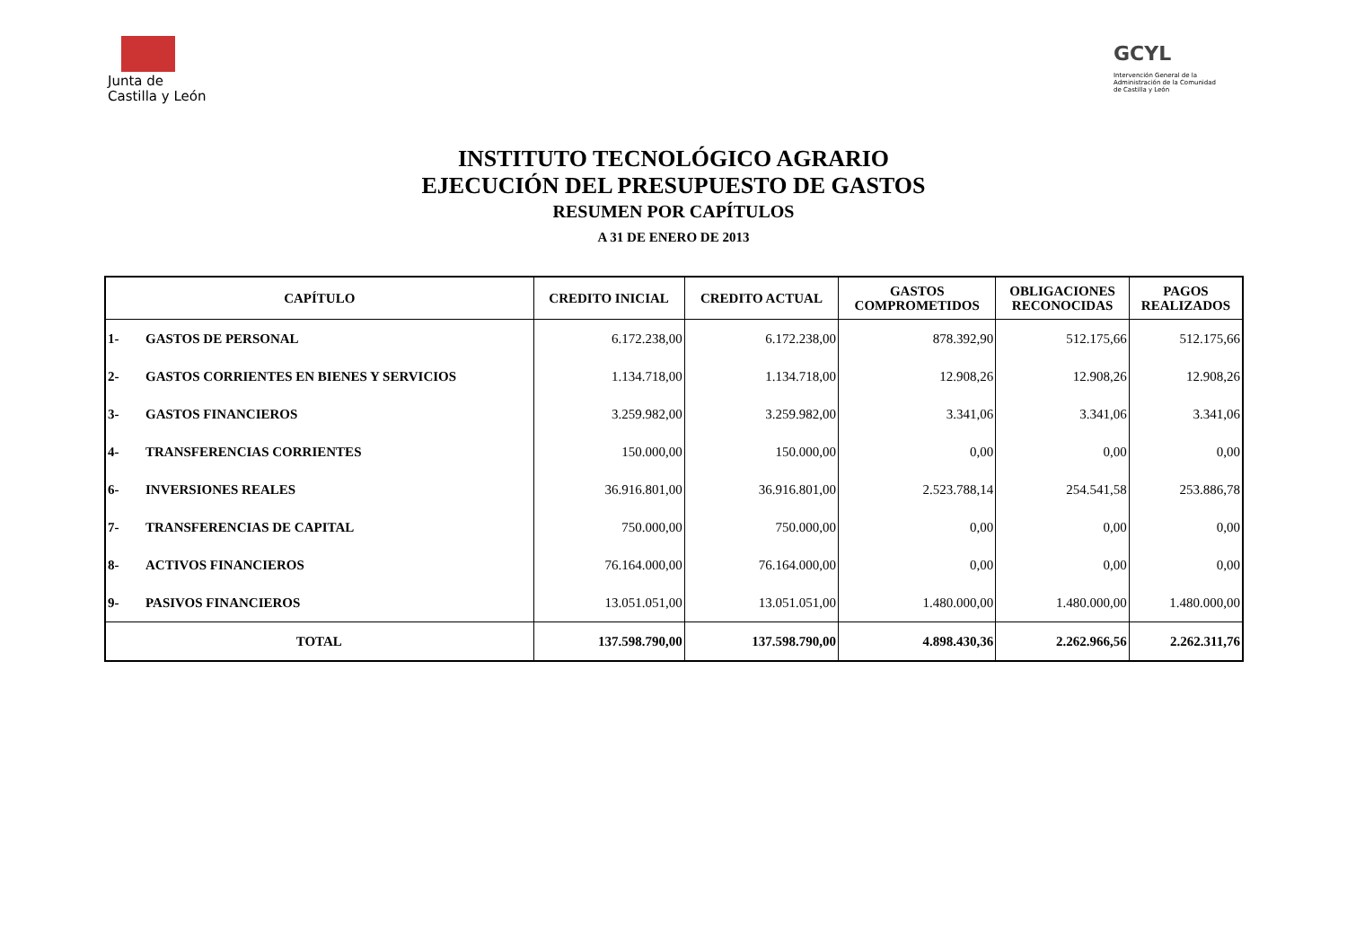Junta de
Castilla y León
GCYL
Intervención General de la Administración de la Comunidad de Castilla y León
INSTITUTO TECNOLÓGICO AGRARIO
EJECUCIÓN DEL PRESUPUESTO DE GASTOS
RESUMEN POR CAPÍTULOS
A 31 DE ENERO DE 2013
| CAPÍTULO | | CREDITO INICIAL | CREDITO ACTUAL | GASTOS COMPROMETIDOS | OBLIGACIONES RECONOCIDAS | PAGOS REALIZADOS |
| --- | --- | --- | --- | --- | --- | --- |
| 1- | GASTOS DE PERSONAL | 6.172.238,00 | 6.172.238,00 | 878.392,90 | 512.175,66 | 512.175,66 |
| 2- | GASTOS CORRIENTES EN BIENES Y SERVICIOS | 1.134.718,00 | 1.134.718,00 | 12.908,26 | 12.908,26 | 12.908,26 |
| 3- | GASTOS FINANCIEROS | 3.259.982,00 | 3.259.982,00 | 3.341,06 | 3.341,06 | 3.341,06 |
| 4- | TRANSFERENCIAS CORRIENTES | 150.000,00 | 150.000,00 | 0,00 | 0,00 | 0,00 |
| 6- | INVERSIONES REALES | 36.916.801,00 | 36.916.801,00 | 2.523.788,14 | 254.541,58 | 253.886,78 |
| 7- | TRANSFERENCIAS DE CAPITAL | 750.000,00 | 750.000,00 | 0,00 | 0,00 | 0,00 |
| 8- | ACTIVOS FINANCIEROS | 76.164.000,00 | 76.164.000,00 | 0,00 | 0,00 | 0,00 |
| 9- | PASIVOS FINANCIEROS | 13.051.051,00 | 13.051.051,00 | 1.480.000,00 | 1.480.000,00 | 1.480.000,00 |
| TOTAL | | 137.598.790,00 | 137.598.790,00 | 4.898.430,36 | 2.262.966,56 | 2.262.311,76 |